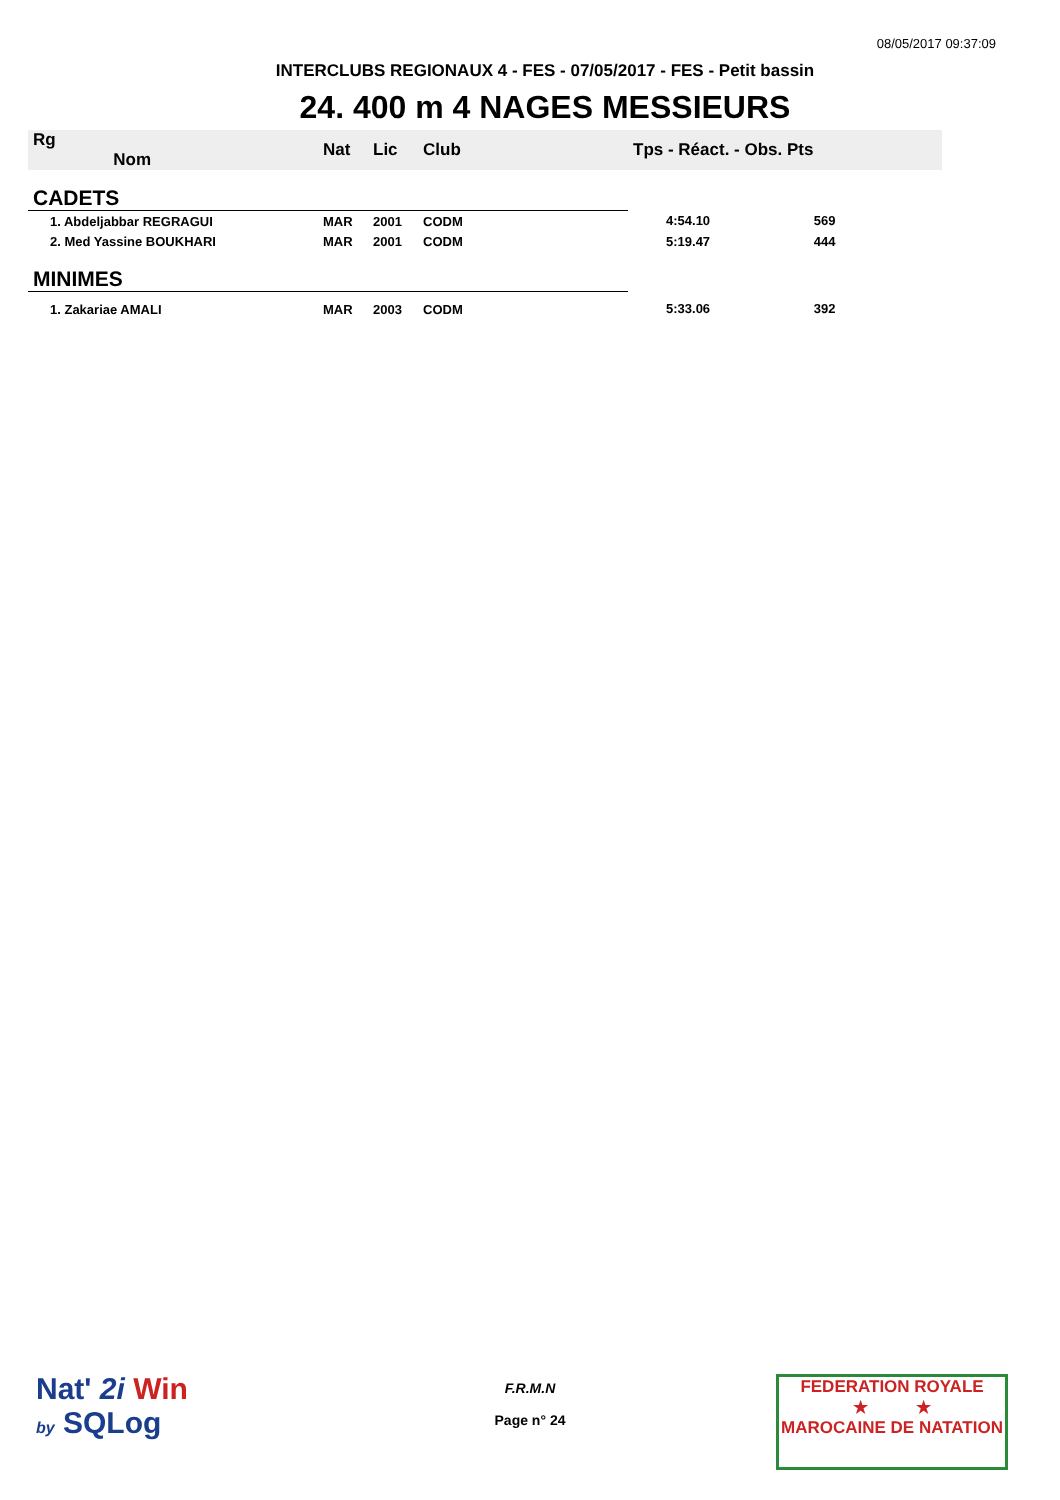08/05/2017 09:37:09
INTERCLUBS REGIONAUX 4 - FES - 07/05/2017 - FES - Petit bassin
24. 400 m 4 NAGES MESSIEURS
| Rg Nom | | Nat | Lic | Club | Tps - Réact. - Obs. Pts | |
| --- | --- | --- | --- | --- | --- | --- |
| CADETS | | | | | | |
| 1. Abdeljabbar REGRAGUI | | MAR | 2001 | CODM | 4:54.10 569 | |
| 2. Med Yassine BOUKHARI | | MAR | 2001 | CODM | 5:19.47 444 | |
| MINIMES | | | | | | |
| 1. Zakariae AMALI | | MAR | 2003 | CODM | 5:33.06 392 | |
Nat' 2i Win
by SQLog
F.R.M.N
Page n° 24
FEDERATION ROYALE
★ ★
MAROCAINE DE NATATION